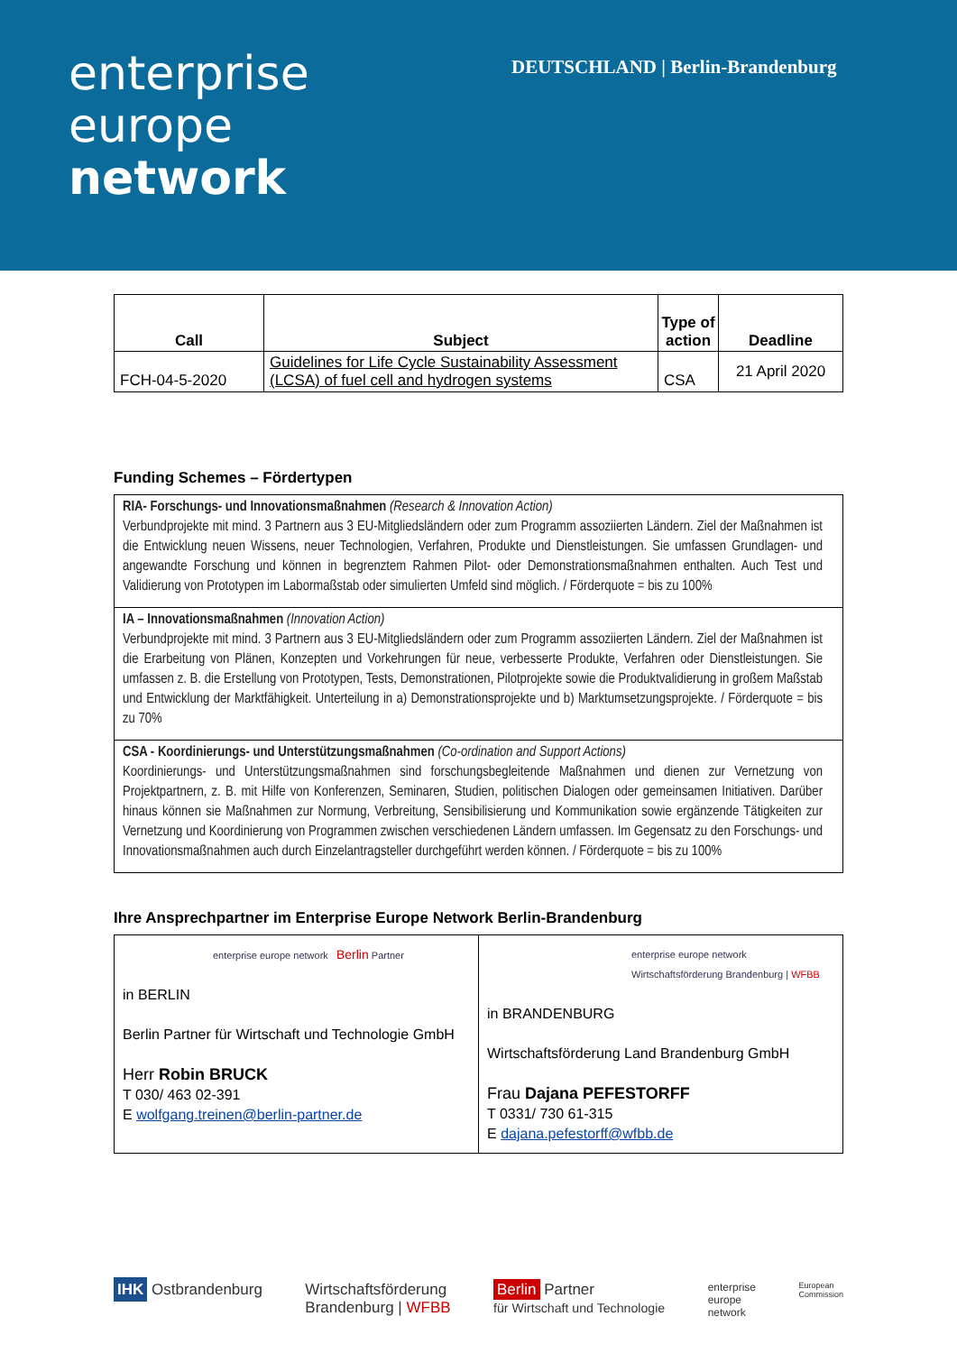enterprise
europe
network
DEUTSCHLAND | Berlin-Brandenburg
| Call | Subject | Type of action | Deadline |
| --- | --- | --- | --- |
| FCH-04-5-2020 | Guidelines for Life Cycle Sustainability Assessment (LCSA) of fuel cell and hydrogen systems | CSA | 21 April 2020 |
Funding Schemes – Fördertypen
| RIA- Forschungs- und Innovationsmaßnahmen (Research & Innovation Action) Verbundprojekte mit mind. 3 Partnern aus 3 EU-Mitgliedsländern oder zum Programm assoziierten Ländern. Ziel der Maßnahmen ist die Entwicklung neuen Wissens, neuer Technologien, Verfahren, Produkte und Dienstleistungen. Sie umfassen Grundlagen- und angewandte Forschung und können in begrenztem Rahmen Pilot- oder Demonstrationsmaßnahmen enthalten. Auch Test und Validierung von Prototypen im Labormaßstab oder simulierten Umfeld sind möglich. / Förderquote = bis zu 100% |
| IA – Innovationsmaßnahmen (Innovation Action) Verbundprojekte mit mind. 3 Partnern aus 3 EU-Mitgliedsländern oder zum Programm assoziierten Ländern. Ziel der Maßnahmen ist die Erarbeitung von Plänen, Konzepten und Vorkehrungen für neue, verbesserte Produkte, Verfahren oder Dienstleistungen. Sie umfassen z. B. die Erstellung von Prototypen, Tests, Demonstrationen, Pilotprojekte sowie die Produktvalidierung in großem Maßstab und Entwicklung der Marktfähigkeit. Unterteilung in a) Demonstrationsprojekte und b) Marktumsetzungsprojekte. / Förderquote = bis zu 70% |
| CSA - Koordinierungs- und Unterstützungsmaßnahmen (Co-ordination and Support Actions) Koordinierungs- und Unterstützungsmaßnahmen sind forschungsbegleitende Maßnahmen und dienen zur Vernetzung von Projektpartnern, z. B. mit Hilfe von Konferenzen, Seminaren, Studien, politischen Dialogen oder gemeinsamen Initiativen. Darüber hinaus können sie Maßnahmen zur Normung, Verbreitung, Sensibilisierung und Kommunikation sowie ergänzende Tätigkeiten zur Vernetzung und Koordinierung von Programmen zwischen verschiedenen Ländern umfassen. Im Gegensatz zu den Forschungs- und Innovationsmaßnahmen auch durch Einzelantragsteller durchgeführt werden können. / Förderquote = bis zu 100% |
Ihre Ansprechpartner im Enterprise Europe Network Berlin-Brandenburg
| enterprise europe network Berlin Partner in BERLIN Berlin Partner für Wirtschaft und Technologie GmbH Herr Robin BRUCK T 030/ 463 02-391 E wolfgang.treinen@berlin-partner.de | enterprise europe network Wirtschaftsförderung Brandenburg / WFBB in BRANDENBURG Wirtschaftsförderung Land Brandenburg GmbH Frau Dajana PEFESTORFF T 0331/ 730 61-315 E dajana.pefestorff@wfbb.de |
IHK Ostbrandenburg Wirtschaftsförderung
Brandenburg | WFBB Berlin Partner
für Wirtschaft und Technologie enterprise
europe
network European
Commission